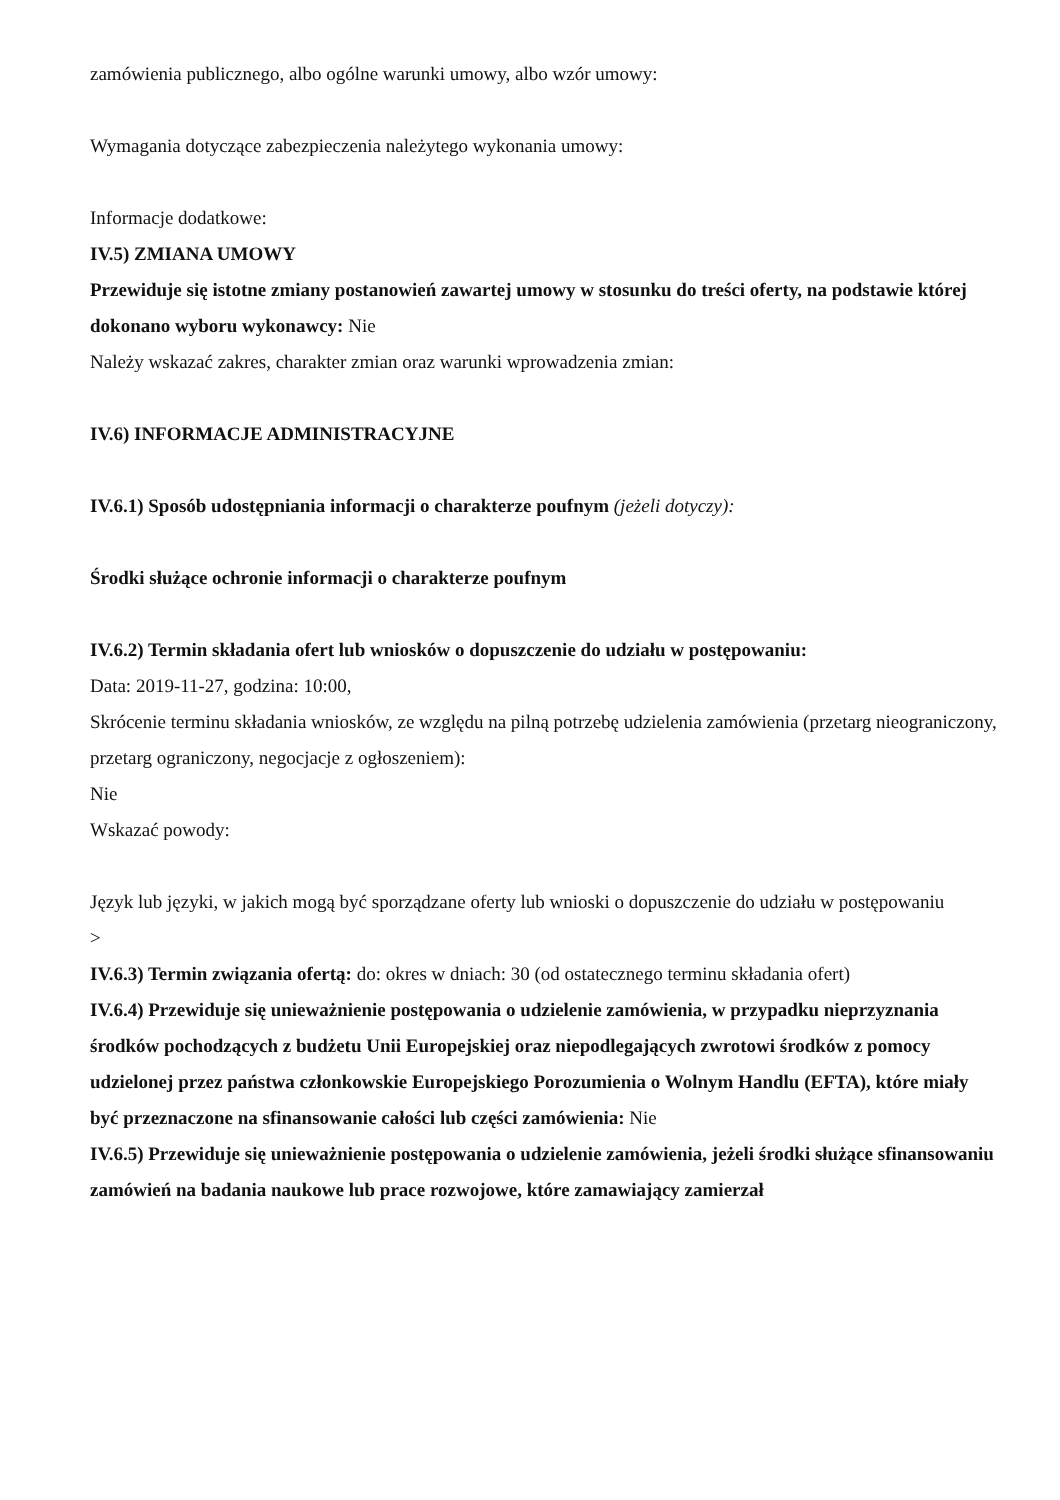zamówienia publicznego, albo ogólne warunki umowy, albo wzór umowy:
Wymagania dotyczące zabezpieczenia należytego wykonania umowy:
Informacje dodatkowe:
IV.5) ZMIANA UMOWY
Przewiduje się istotne zmiany postanowień zawartej umowy w stosunku do treści oferty, na podstawie której dokonano wyboru wykonawcy: Nie
Należy wskazać zakres, charakter zmian oraz warunki wprowadzenia zmian:
IV.6) INFORMACJE ADMINISTRACYJNE
IV.6.1) Sposób udostępniania informacji o charakterze poufnym (jeżeli dotyczy):
Środki służące ochronie informacji o charakterze poufnym
IV.6.2) Termin składania ofert lub wniosków o dopuszczenie do udziału w postępowaniu:
Data: 2019-11-27, godzina: 10:00,
Skrócenie terminu składania wniosków, ze względu na pilną potrzebę udzielenia zamówienia (przetarg nieograniczony, przetarg ograniczony, negocjacje z ogłoszeniem):
Nie
Wskazać powody:
Język lub języki, w jakich mogą być sporządzane oferty lub wnioski o dopuszczenie do udziału w postępowaniu
>
IV.6.3) Termin związania ofertą: do: okres w dniach: 30 (od ostatecznego terminu składania ofert)
IV.6.4) Przewiduje się unieważnienie postępowania o udzielenie zamówienia, w przypadku nieprzyznania środków pochodzących z budżetu Unii Europejskiej oraz niepodlegających zwrotowi środków z pomocy udzielonej przez państwa członkowskie Europejskiego Porozumienia o Wolnym Handlu (EFTA), które miały być przeznaczone na sfinansowanie całości lub części zamówienia: Nie
IV.6.5) Przewiduje się unieważnienie postępowania o udzielenie zamówienia, jeżeli środki służące sfinansowaniu zamówień na badania naukowe lub prace rozwojowe, które zamawiający zamierzał